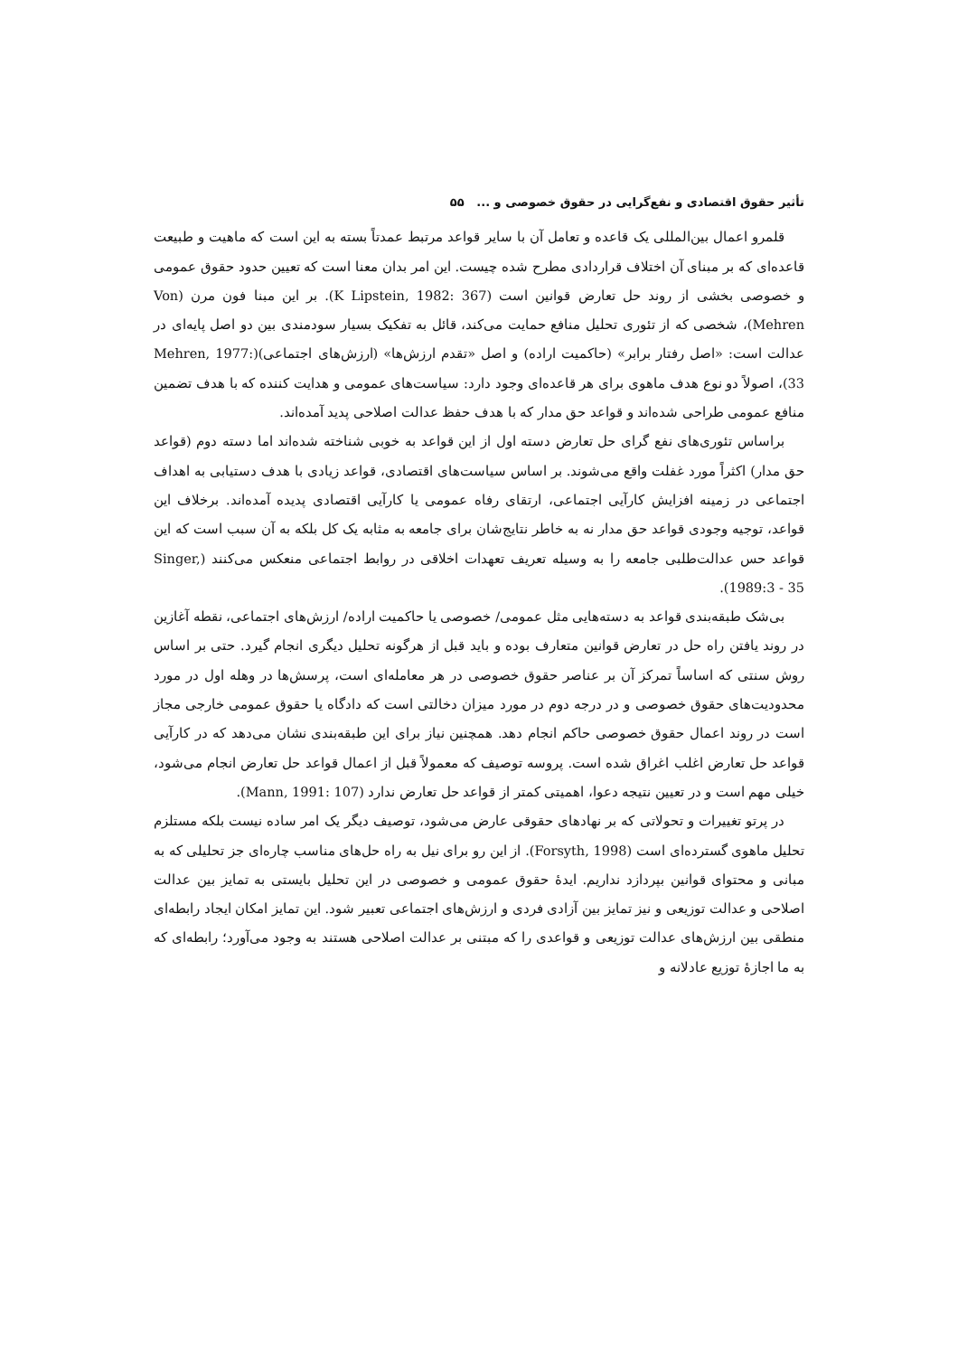تأثیر حقوق اقتصادی و نفع‌گرایی در حقوق خصوصی و ... ۵۵
قلمرو اعمال بین‌المللی یک قاعده و تعامل آن با سایر قواعد مرتبط عمدتاً بسته به این است که ماهیت و طبیعت قاعده‌ای که بر مبنای آن اختلاف قراردادی مطرح شده چیست. این امر بدان معنا است که تعیین حدود حقوق عمومی و خصوصی بخشی از روند حل تعارض قوانین است (K Lipstein, 1982: 367). بر این مبنا فون مرن (Von Mehren)، شخصی که از تئوری تحلیل منافع حمایت می‌کند، قائل به تفکیک بسیار سودمندی بین دو اصل پایه‌ای در عدالت است: «اصل رفتار برابر» (حاکمیت اراده) و اصل «تقدم ارزش‌ها» (ارزش‌های اجتماعی)(Mehren, 1977: 33)، اصولاً دو نوع هدف ماهوی برای هر قاعده‌ای وجود دارد: سیاست‌های عمومی و هدایت کننده که با هدف تضمین منافع عمومی طراحی شده‌اند و قواعد حق مدار که با هدف حفظ عدالت اصلاحی پدید آمده‌اند.
براساس تئوری‌های نفع گرای حل تعارض دسته اول از این قواعد به خوبی شناخته شده‌اند اما دسته دوم (قواعد حق مدار) اکثراً مورد غفلت واقع می‌شوند. بر اساس سیاست‌های اقتصادی، قواعد زیادی با هدف دستیابی به اهداف اجتماعی در زمینه افزایش کارآیی اجتماعی، ارتقای رفاه عمومی یا کارآیی اقتصادی پدیده آمده‌اند. برخلاف این قواعد، توجیه وجودی قواعد حق مدار نه به خاطر نتایج‌شان برای جامعه به مثابه یک کل بلکه به آن سبب است که این قواعد حس عدالت‌طلبی جامعه را به وسیله تعریف تعهدات اخلاقی در روابط اجتماعی منعکس می‌کنند (Singer, 1989:3 - 35).
بی‌شک طبقه‌بندی قواعد به دسته‌هایی مثل عمومی/ خصوصی یا حاکمیت اراده/ ارزش‌های اجتماعی، نقطه آغازین در روند یافتن راه حل در تعارض قوانین متعارف بوده و باید قبل از هرگونه تحلیل دیگری انجام گیرد. حتی بر اساس روش سنتی که اساساً تمرکز آن بر عناصر حقوق خصوصی در هر معامله‌ای است، پرسش‌ها در وهله اول در مورد محدودیت‌های حقوق خصوصی و در درجه دوم در مورد میزان دخالتی است که دادگاه یا حقوق عمومی خارجی مجاز است در روند اعمال حقوق خصوصی حاکم انجام دهد. همچنین نیاز برای این طبقه‌بندی نشان می‌دهد که در کارآیی قواعد حل تعارض اغلب اغراق شده است. پروسه توصیف که معمولاً قبل از اعمال قواعد حل تعارض انجام می‌شود، خیلی مهم است و در تعیین نتیجه دعوا، اهمیتی کمتر از قواعد حل تعارض ندارد (Mann, 1991: 107).
در پرتو تغییرات و تحولاتی که بر نهادهای حقوقی عارض می‌شود، توصیف دیگر یک امر ساده نیست بلکه مستلزم تحلیل ماهوی گسترده‌ای است (Forsyth, 1998). از این رو برای نیل به راه حل‌های مناسب چاره‌ای جز تحلیلی که به مبانی و محتوای قوانین بپردازد نداریم. ایدهٔ حقوق عمومی و خصوصی در این تحلیل بایستی به تمایز بین عدالت اصلاحی و عدالت توزیعی و نیز تمایز بین آزادی فردی و ارزش‌های اجتماعی تعبیر شود. این تمایز امکان ایجاد رابطه‌ای منطقی بین ارزش‌های عدالت توزیعی و قواعدی را که مبتنی بر عدالت اصلاحی هستند به وجود می‌آورد؛ رابطه‌ای که به ما اجازهٔ توزیع عادلانه و